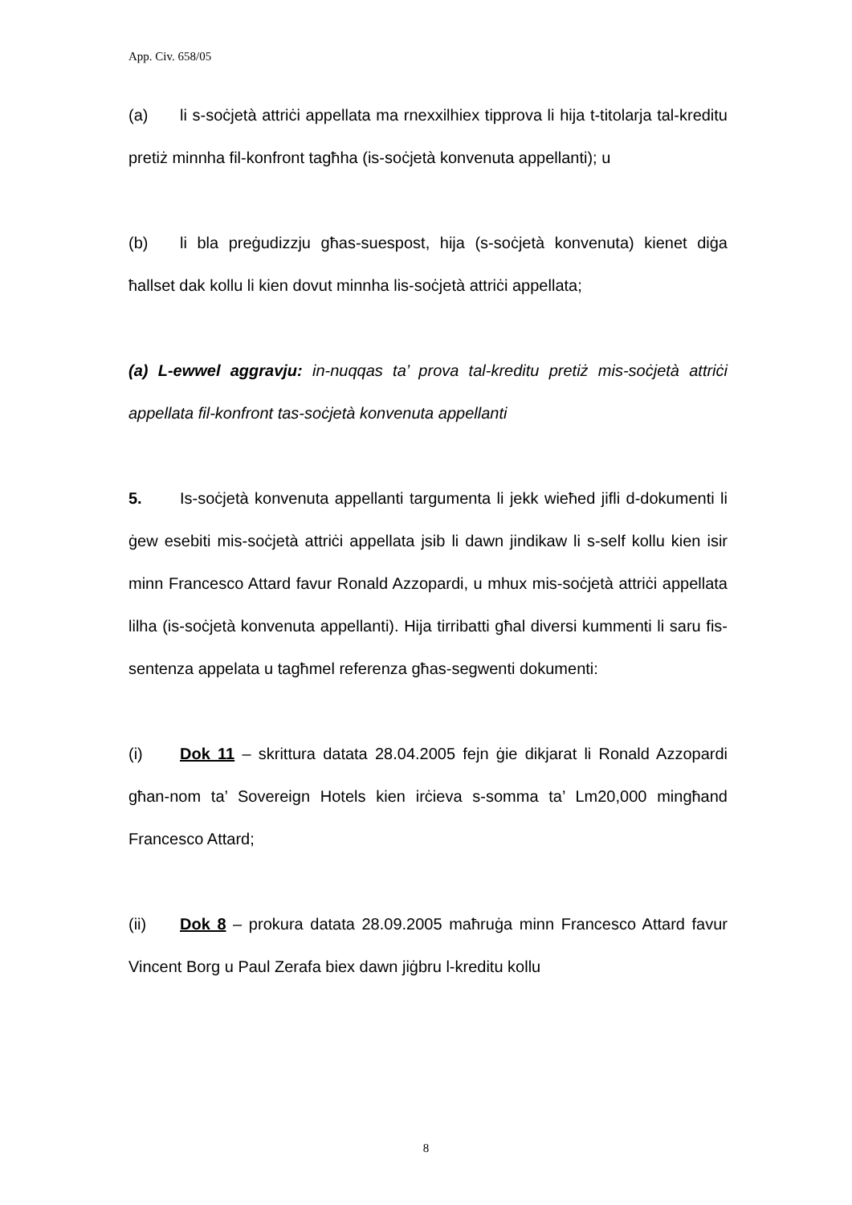App. Civ. 658/05
(a) li s-soċjetà attriċi appellata ma rnexxilhiex tipprova li hija t-titolarja tal-kreditu pretiż minnha fil-konfront tagħha (is-soċjetà konvenuta appellanti); u
(b) li bla preġudizzju għas-suespost, hija (s-soċjetà konvenuta) kienet diġa ħallset dak kollu li kien dovut minnha lis-soċjetà attriċi appellata;
(a) L-ewwel aggravju: in-nuqqas ta’ prova tal-kreditu pretiż mis-soċjetà attriċi appellata fil-konfront tas-soċjetà konvenuta appellanti
5. Is-soċjetà konvenuta appellanti targumenta li jekk wieħed jifli d-dokumenti li ġew esebiti mis-soċjetà attriċi appellata jsib li dawn jindikaw li s-self kollu kien isir minn Francesco Attard favur Ronald Azzopardi, u mhux mis-soċjetà attriċi appellata lilha (is-soċjetà konvenuta appellanti). Hija tirribatti għal diversi kummenti li saru fis-sentenza appelata u tagħmel referenza għas-segwenti dokumenti:
(i) Dok 11 – skrittura datata 28.04.2005 fejn ġie dikjarat li Ronald Azzopardi għan-nom ta’ Sovereign Hotels kien irċieva s-somma ta’ Lm20,000 mingħand Francesco Attard;
(ii) Dok 8 – prokura datata 28.09.2005 maħruġa minn Francesco Attard favur Vincent Borg u Paul Zerafa biex dawn jiġbru l-kreditu kollu
8